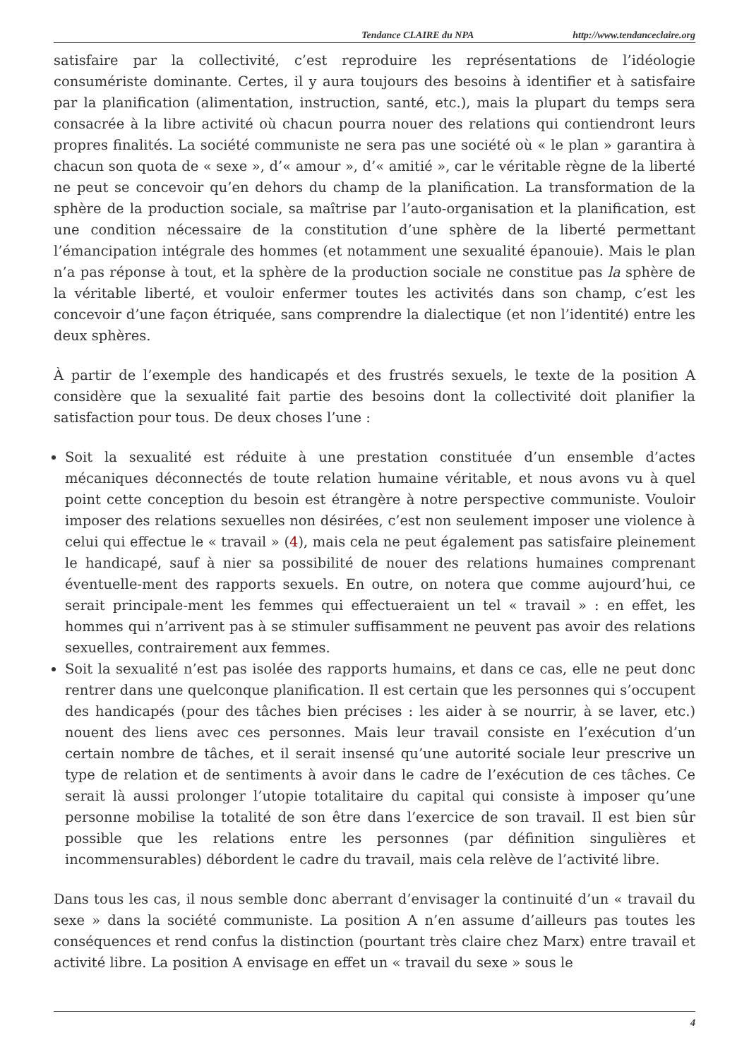Tendance CLAIRE du NPA http://www.tendanceclaire.org
satisfaire par la collectivité, c’est reproduire les représentations de l’idéologie consumériste dominante. Certes, il y aura toujours des besoins à identifier et à satisfaire par la planification (alimentation, instruction, santé, etc.), mais la plupart du temps sera consacrée à la libre activité où chacun pourra nouer des relations qui contiendront leurs propres finalités. La société communiste ne sera pas une société où « le plan » garantira à chacun son quota de « sexe », d’« amour », d’« amitié », car le véritable règne de la liberté ne peut se concevoir qu’en dehors du champ de la planification. La transformation de la sphère de la production sociale, sa maîtrise par l’auto-organisation et la planification, est une condition nécessaire de la constitution d’une sphère de la liberté permettant l’émancipation intégrale des hommes (et notamment une sexualité épanouie). Mais le plan n’a pas réponse à tout, et la sphère de la production sociale ne constitue pas la sphère de la véritable liberté, et vouloir enfermer toutes les activités dans son champ, c’est les concevoir d’une façon étriquée, sans comprendre la dialectique (et non l’identité) entre les deux sphères.
À partir de l’exemple des handicapés et des frustrés sexuels, le texte de la position A considère que la sexualité fait partie des besoins dont la collectivité doit planifier la satisfaction pour tous. De deux choses l’une :
Soit la sexualité est réduite à une prestation constituée d’un ensemble d’actes mécaniques déconnectés de toute relation humaine véritable, et nous avons vu à quel point cette conception du besoin est étrangère à notre perspective communiste. Vouloir imposer des relations sexuelles non désirées, c’est non seulement imposer une violence à celui qui effectue le « travail » (4), mais cela ne peut également pas satisfaire pleinement le handicapé, sauf à nier sa possibilité de nouer des relations humaines comprenant éventuelle-ment des rapports sexuels. En outre, on notera que comme aujourd’hui, ce serait principale-ment les femmes qui effectueraient un tel « travail » : en effet, les hommes qui n’arrivent pas à se stimuler suffisamment ne peuvent pas avoir des relations sexuelles, contrairement aux femmes.
Soit la sexualité n’est pas isolée des rapports humains, et dans ce cas, elle ne peut donc rentrer dans une quelconque planification. Il est certain que les personnes qui s’occupent des handicapés (pour des tâches bien précises : les aider à se nourrir, à se laver, etc.) nouent des liens avec ces personnes. Mais leur travail consiste en l’exécution d’un certain nombre de tâches, et il serait insensé qu’une autorité sociale leur prescrive un type de relation et de sentiments à avoir dans le cadre de l’exécution de ces tâches. Ce serait là aussi prolonger l’utopie totalitaire du capital qui consiste à imposer qu’une personne mobilise la totalité de son être dans l’exercice de son travail. Il est bien sûr possible que les relations entre les personnes (par définition singulières et incommensurables) débordent le cadre du travail, mais cela relève de l’activité libre.
Dans tous les cas, il nous semble donc aberrant d’envisager la continuité d’un « travail du sexe » dans la société communiste. La position A n’en assume d’ailleurs pas toutes les conséquences et rend confus la distinction (pourtant très claire chez Marx) entre travail et activité libre. La position A envisage en effet un « travail du sexe » sous le
4